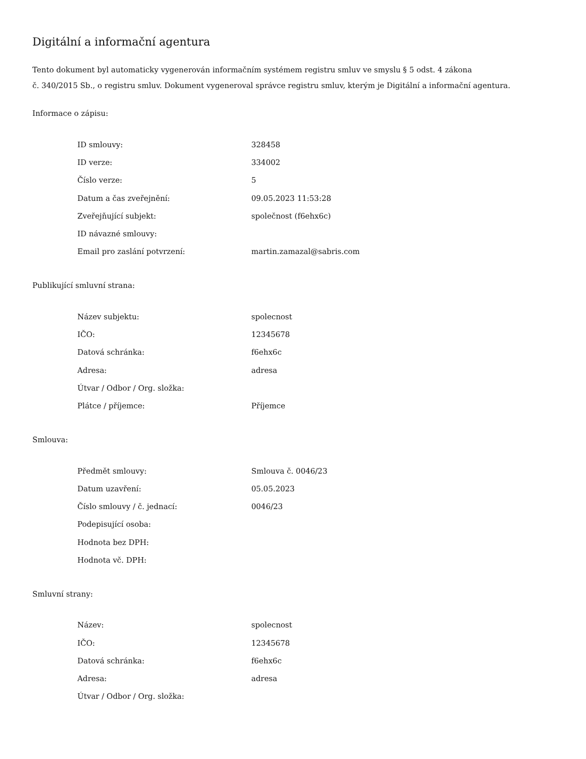Digitální a informační agentura
Tento dokument byl automaticky vygenerován informačním systémem registru smluv ve smyslu § 5 odst. 4 zákona
č. 340/2015 Sb., o registru smluv. Dokument vygeneroval správce registru smluv, kterým je Digitální a informační agentura.
Informace o zápisu:
| ID smlouvy: | 328458 |
| ID verze: | 334002 |
| Číslo verze: | 5 |
| Datum a čas zveřejnění: | 09.05.2023 11:53:28 |
| Zveřejňující subjekt: | společnost (f6ehx6c) |
| ID návazné smlouvy: | |
| Email pro zaslání potvrzení: | martin.zamazal@sabris.com |
Publikující smluvní strana:
| Název subjektu: | spolecnost |
| IČO: | 12345678 |
| Datová schránka: | f6ehx6c |
| Adresa: | adresa |
| Útvar / Odbor / Org. složka: | |
| Plátce / příjemce: | Příjemce |
Smlouva:
| Předmět smlouvy: | Smlouva č. 0046/23 |
| Datum uzavření: | 05.05.2023 |
| Číslo smlouvy / č. jednací: | 0046/23 |
| Podepisující osoba: | |
| Hodnota bez DPH: | |
| Hodnota vč. DPH: | |
Smluvní strany:
| Název: | spolecnost |
| IČO: | 12345678 |
| Datová schránka: | f6ehx6c |
| Adresa: | adresa |
| Útvar / Odbor / Org. složka: | |